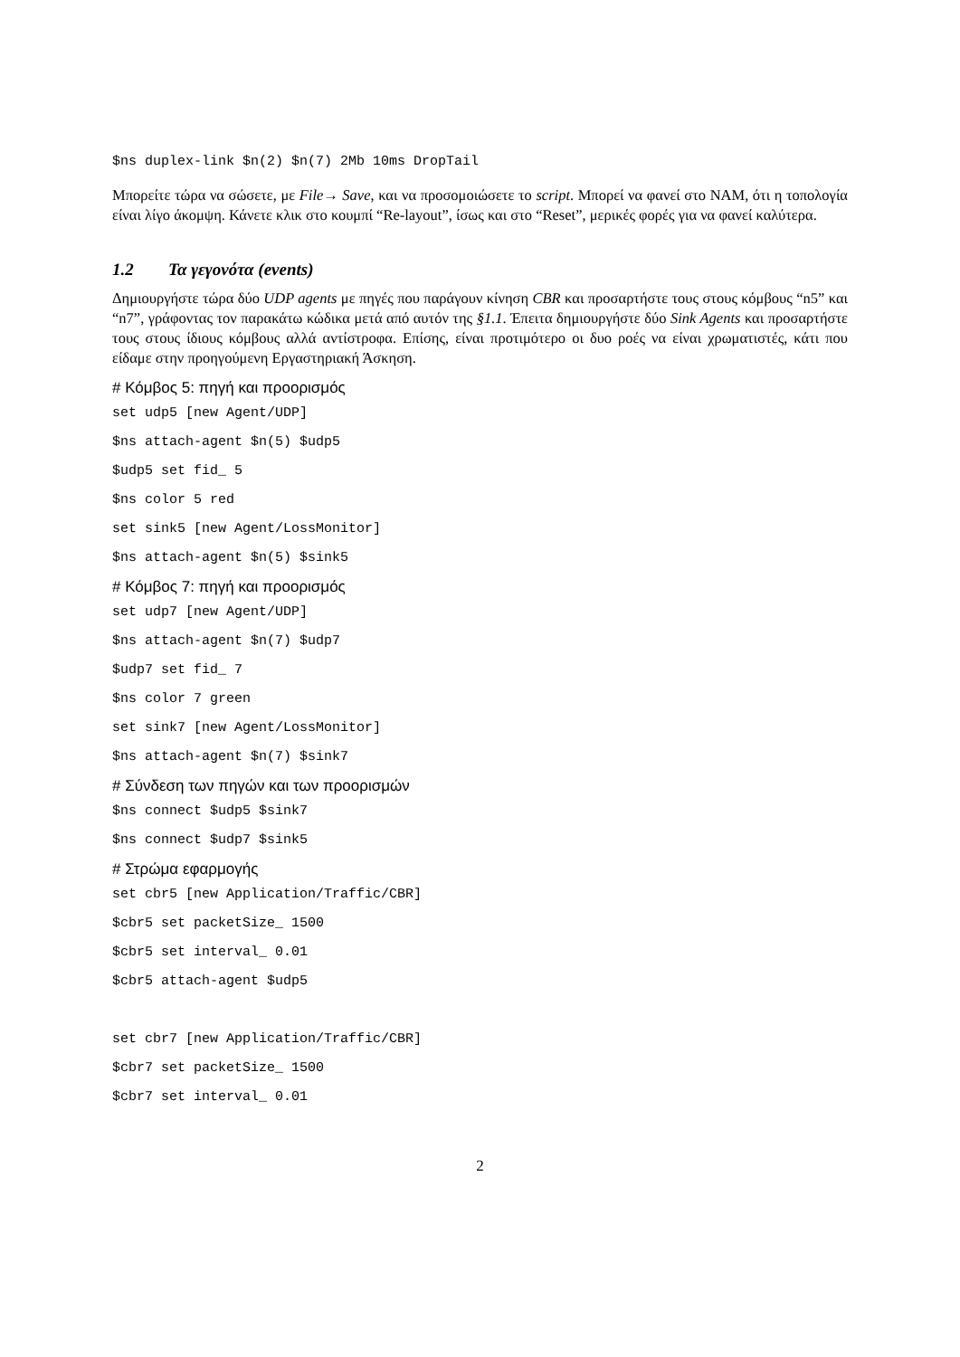$ns duplex-link $n(2) $n(7) 2Mb 10ms DropTail
Μπορείτε τώρα να σώσετε, με File→ Save, και να προσομοιώσετε το script. Μπορεί να φανεί στο NAM, ότι η τοπολογία είναι λίγο άκομψη. Κάνετε κλικ στο κουμπί “Re-layout”, ίσως και στο “Reset”, μερικές φορές για να φανεί καλύτερα.
1.2 Τα γεγονότα (events)
Δημιουργήστε τώρα δύο UDP agents με πηγές που παράγουν κίνηση CBR και προσαρτήστε τους στους κόμβους “n5” και “n7”, γράφοντας τον παρακάτω κώδικα μετά από αυτόν της §1.1. Έπειτα δημιουργήστε δύο Sink Agents και προσαρτήστε τους στους ίδιους κόμβους αλλά αντίστροφα. Επίσης, είναι προτιμότερο οι δυο ροές να είναι χρωματιστές, κάτι που είδαμε στην προηγούμενη Εργαστηριακή Άσκηση.
# Κόμβος 5: πηγή και προορισμός
set udp5 [new Agent/UDP] $ns attach-agent $n(5) $udp5 $udp5 set fid_ 5 $ns color 5 red set sink5 [new Agent/LossMonitor] $ns attach-agent $n(5) $sink5
# Κόμβος 7: πηγή και προορισμός
set udp7 [new Agent/UDP] $ns attach-agent $n(7) $udp7 $udp7 set fid_ 7 $ns color 7 green set sink7 [new Agent/LossMonitor] $ns attach-agent $n(7) $sink7
# Σύνδεση των πηγών και των προορισμών
$ns connect $udp5 $sink7 $ns connect $udp7 $sink5
# Στρώμα εφαρμογής
set cbr5 [new Application/Traffic/CBR] $cbr5 set packetSize_ 1500 $cbr5 set interval_ 0.01 $cbr5 attach-agent $udp5 set cbr7 [new Application/Traffic/CBR] $cbr7 set packetSize_ 1500 $cbr7 set interval_ 0.01
2